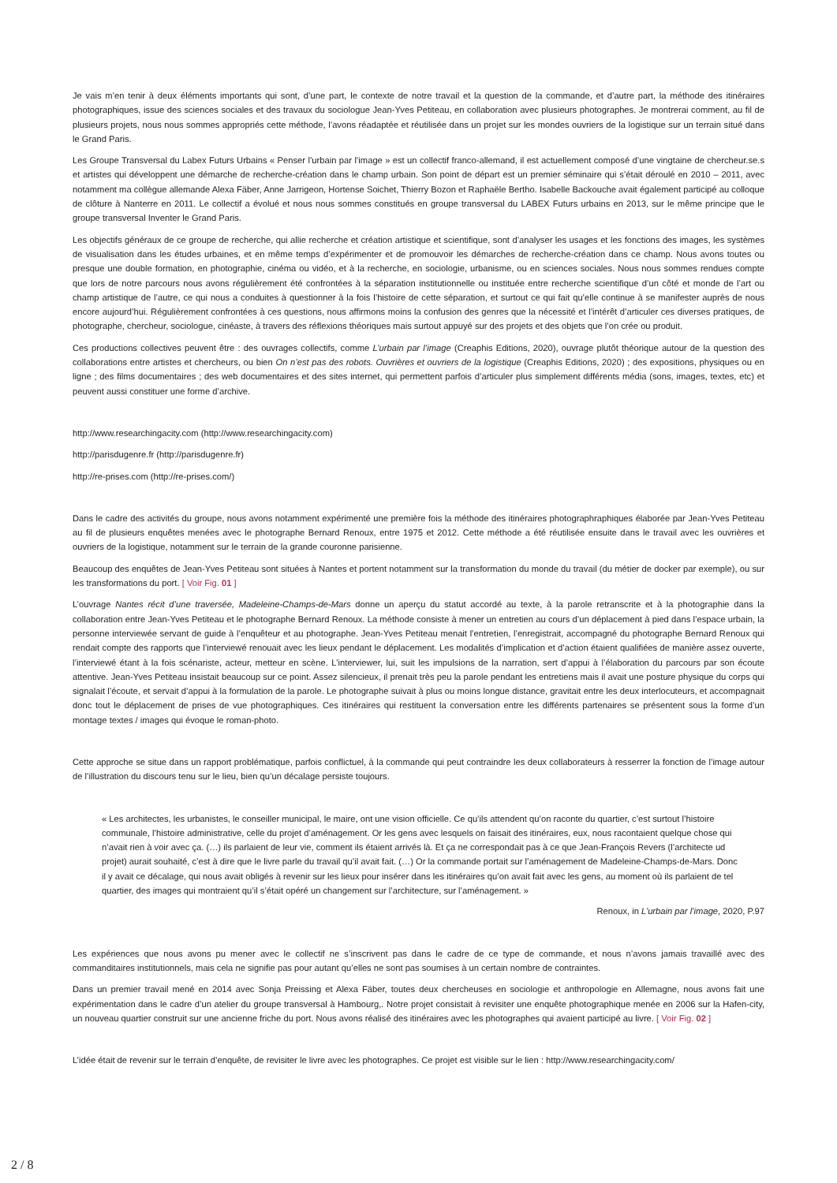Je vais m’en tenir à deux éléments importants qui sont, d’une part, le contexte de notre travail et la question de la commande, et d’autre part, la méthode des itinéraires photographiques, issue des sciences sociales et des travaux du sociologue Jean-Yves Petiteau, en collaboration avec plusieurs photographes. Je montrerai comment, au fil de plusieurs projets, nous nous sommes appropriés cette méthode, l’avons réadaptée et réutilisée dans un projet sur les mondes ouvriers de la logistique sur un terrain situé dans le Grand Paris.
Les Groupe Transversal du Labex Futurs Urbains « Penser l’urbain par l’image » est un collectif franco-allemand, il est actuellement composé d’une vingtaine de chercheur.se.s et artistes qui développent une démarche de recherche-création dans le champ urbain. Son point de départ est un premier séminaire qui s’était déroulé en 2010 – 2011, avec notamment ma collègue allemande Alexa Fäber, Anne Jarrigeon, Hortense Soichet, Thierry Bozon et Raphaële Bertho. Isabelle Backouche avait également participé au colloque de clôture à Nanterre en 2011. Le collectif a évolué et nous nous sommes constitués en groupe transversal du LABEX Futurs urbains en 2013, sur le même principe que le groupe transversal Inventer le Grand Paris.
Les objectifs généraux de ce groupe de recherche, qui allie recherche et création artistique et scientifique, sont d’analyser les usages et les fonctions des images, les systèmes de visualisation dans les études urbaines, et en même temps d’expérimenter et de promouvoir les démarches de recherche-création dans ce champ. Nous avons toutes ou presque une double formation, en photographie, cinéma ou vidéo, et à la recherche, en sociologie, urbanisme, ou en sciences sociales. Nous nous sommes rendues compte que lors de notre parcours nous avons régulièrement été confrontées à la séparation institutionnelle ou instituée entre recherche scientifique d’un côté et monde de l’art ou champ artistique de l’autre, ce qui nous a conduites à questionner à la fois l’histoire de cette séparation, et surtout ce qui fait qu’elle continue à se manifester auprès de nous encore aujourd’hui. Régulièrement confrontées à ces questions, nous affirmons moins la confusion des genres que la nécessité et l’intérêt d’articuler ces diverses pratiques, de photographe, chercheur, sociologue, cinéaste, à travers des réflexions théoriques mais surtout appuyé sur des projets et des objets que l’on crée ou produit.
Ces productions collectives peuvent être : des ouvrages collectifs, comme L’urbain par l’image (Creaphis Editions, 2020), ouvrage plutôt théorique autour de la question des collaborations entre artistes et chercheurs, ou bien On n’est pas des robots. Ouvrières et ouvriers de la logistique (Creaphis Editions, 2020) ; des expositions, physiques ou en ligne ; des films documentaires ; des web documentaires et des sites internet, qui permettent parfois d’articuler plus simplement différents média (sons, images, textes, etc) et peuvent aussi constituer une forme d’archive.
http://www.researchingacity.com (http://www.researchingacity.com)
http://parisdugenre.fr (http://parisdugenre.fr)
http://re-prises.com (http://re-prises.com/)
Dans le cadre des activités du groupe, nous avons notamment expérimenté une première fois la méthode des itinéraires photographraphiques élaborée par Jean-Yves Petiteau au fil de plusieurs enquêtes menées avec le photographe Bernard Renoux, entre 1975 et 2012. Cette méthode a été réutilisée ensuite dans le travail avec les ouvrières et ouvriers de la logistique, notamment sur le terrain de la grande couronne parisienne.
Beaucoup des enquêtes de Jean-Yves Petiteau sont situées à Nantes et portent notamment sur la transformation du monde du travail (du métier de docker par exemple), ou sur les transformations du port. [ Voir Fig. 01 ]
L’ouvrage Nantes récit d’une traversée, Madeleine-Champs-de-Mars donne un aperçu du statut accordé au texte, à la parole retranscrite et à la photographie dans la collaboration entre Jean-Yves Petiteau et le photographe Bernard Renoux. La méthode consiste à mener un entretien au cours d’un déplacement à pied dans l’espace urbain, la personne interviewée servant de guide à l’enquêteur et au photographe. Jean-Yves Petiteau menait l’entretien, l’enregistrait, accompagné du photographe Bernard Renoux qui rendait compte des rapports que l’interviewé renouait avec les lieux pendant le déplacement. Les modalités d’implication et d’action étaient qualifiées de manière assez ouverte, l’interviewé étant à la fois scénariste, acteur, metteur en scène. L’interviewer, lui, suit les impulsions de la narration, sert d’appui à l’élaboration du parcours par son écoute attentive. Jean-Yves Petiteau insistait beaucoup sur ce point. Assez silencieux, il prenait très peu la parole pendant les entretiens mais il avait une posture physique du corps qui signalait l’écoute, et servait d’appui à la formulation de la parole. Le photographe suivait à plus ou moins longue distance, gravitait entre les deux interlocuteurs, et accompagnait donc tout le déplacement de prises de vue photographiques. Ces itinéraires qui restituent la conversation entre les différents partenaires se présentent sous la forme d’un montage textes / images qui évoque le roman-photo.
Cette approche se situe dans un rapport problématique, parfois conflictuel, à la commande qui peut contraindre les deux collaborateurs à resserrer la fonction de l’image autour de l’illustration du discours tenu sur le lieu, bien qu’un décalage persiste toujours.
« Les architectes, les urbanistes, le conseiller municipal, le maire, ont une vision officielle. Ce qu’ils attendent qu’on raconte du quartier, c’est surtout l’histoire communale, l’histoire administrative, celle du projet d’aménagement. Or les gens avec lesquels on faisait des itinéraires, eux, nous racontaient quelque chose qui n’avait rien à voir avec ça. (…) ils parlaient de leur vie, comment ils étaient arrivés là. Et ça ne correspondait pas à ce que Jean-François Revers (l’architecte ud projet) aurait souhaité, c’est à dire que le livre parle du travail qu’il avait fait. (…) Or la commande portait sur l’aménagement de Madeleine-Champs-de-Mars. Donc il y avait ce décalage, qui nous avait obligés à revenir sur les lieux pour insérer dans les itinéraires qu’on avait fait avec les gens, au moment où ils parlaient de tel quartier, des images qui montraient qu’il s’était opéré un changement sur l’architecture, sur l’aménagement. »
Renoux, in L’urbain par l’image, 2020, P.97
Les expériences que nous avons pu mener avec le collectif ne s’inscrivent pas dans le cadre de ce type de commande, et nous n’avons jamais travaillé avec des commanditaires institutionnels, mais cela ne signifie pas pour autant qu’elles ne sont pas soumises à un certain nombre de contraintes.
Dans un premier travail mené en 2014 avec Sonja Preissing et Alexa Fäber, toutes deux chercheuses en sociologie et anthropologie en Allemagne, nous avons fait une expérimentation dans le cadre d’un atelier du groupe transversal à Hambourg,. Notre projet consistait à revisiter une enquête photographique menée en 2006 sur la Hafen-city, un nouveau quartier construit sur une ancienne friche du port. Nous avons réalisé des itinéraires avec les photographes qui avaient participé au livre. [ Voir Fig. 02 ]
L’idée était de revenir sur le terrain d’enquête, de revisiter le livre avec les photographes. Ce projet est visible sur le lien : http://www.researchingacity.com/
2 / 8